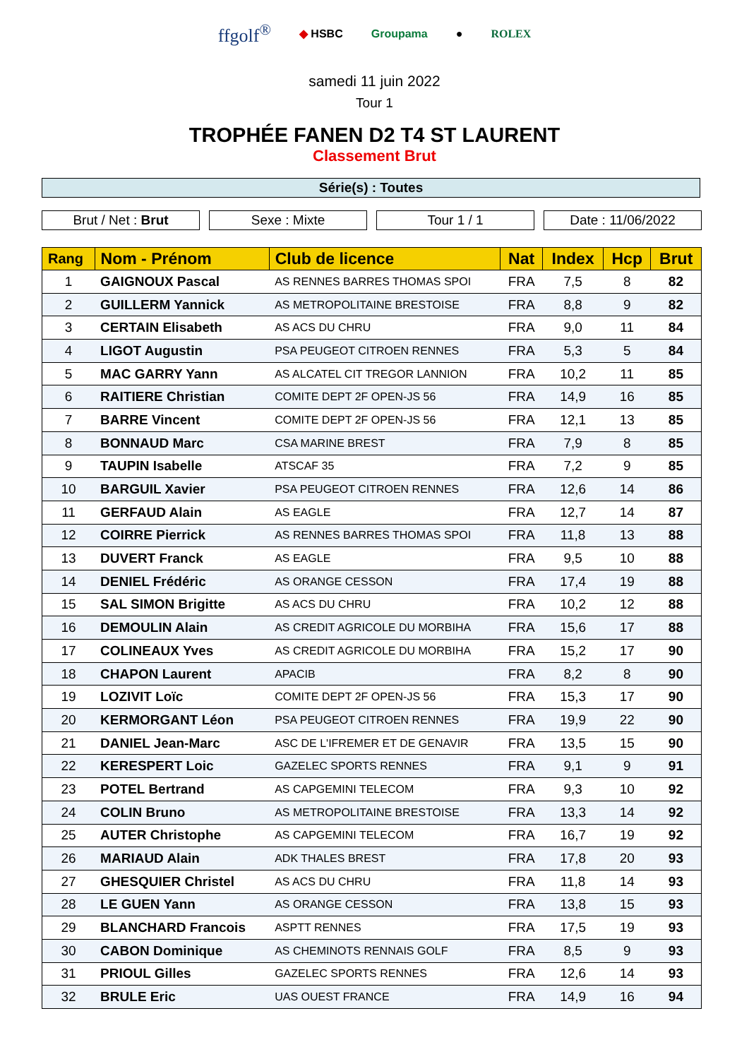ffgolf<sup>®</sup> ◆ HSBC Groupama ● ROLEX
samedi 11 juin 2022
Tour 1
TROPHÉE FANEN D2 T4 ST LAURENT
Classement Brut
Série(s) : Toutes
Brut / Net : Brut Sexe : Mixte Tour 1 / 1 Date : 11/06/2022
| Rang | Nom - Prénom | Club de licence | Nat | Index | Hcp | Brut |
| --- | --- | --- | --- | --- | --- | --- |
| 1 | GAIGNOUX Pascal | AS RENNES BARRES THOMAS SPOI | FRA | 7,5 | 8 | 82 |
| 2 | GUILLERM Yannick | AS METROPOLITAINE BRESTOISE | FRA | 8,8 | 9 | 82 |
| 3 | CERTAIN Elisabeth | AS ACS DU CHRU | FRA | 9,0 | 11 | 84 |
| 4 | LIGOT Augustin | PSA PEUGEOT CITROEN RENNES | FRA | 5,3 | 5 | 84 |
| 5 | MAC GARRY Yann | AS ALCATEL CIT TREGOR LANNION | FRA | 10,2 | 11 | 85 |
| 6 | RAITIERE Christian | COMITE DEPT 2F OPEN-JS 56 | FRA | 14,9 | 16 | 85 |
| 7 | BARRE Vincent | COMITE DEPT 2F OPEN-JS 56 | FRA | 12,1 | 13 | 85 |
| 8 | BONNAUD Marc | CSA MARINE BREST | FRA | 7,9 | 8 | 85 |
| 9 | TAUPIN Isabelle | ATSCAF 35 | FRA | 7,2 | 9 | 85 |
| 10 | BARGUIL Xavier | PSA PEUGEOT CITROEN RENNES | FRA | 12,6 | 14 | 86 |
| 11 | GERFAUD Alain | AS EAGLE | FRA | 12,7 | 14 | 87 |
| 12 | COIRRE Pierrick | AS RENNES BARRES THOMAS SPOI | FRA | 11,8 | 13 | 88 |
| 13 | DUVERT Franck | AS EAGLE | FRA | 9,5 | 10 | 88 |
| 14 | DENIEL Frédéric | AS ORANGE CESSON | FRA | 17,4 | 19 | 88 |
| 15 | SAL SIMON Brigitte | AS ACS DU CHRU | FRA | 10,2 | 12 | 88 |
| 16 | DEMOULIN Alain | AS CREDIT AGRICOLE DU MORBIHA | FRA | 15,6 | 17 | 88 |
| 17 | COLINEAUX Yves | AS CREDIT AGRICOLE DU MORBIHA | FRA | 15,2 | 17 | 90 |
| 18 | CHAPON Laurent | APACIB | FRA | 8,2 | 8 | 90 |
| 19 | LOZIVIT Loïc | COMITE DEPT 2F OPEN-JS 56 | FRA | 15,3 | 17 | 90 |
| 20 | KERMORGANT Léon | PSA PEUGEOT CITROEN RENNES | FRA | 19,9 | 22 | 90 |
| 21 | DANIEL Jean-Marc | ASC DE L'IFREMER ET DE GENAVIR | FRA | 13,5 | 15 | 90 |
| 22 | KERESPERT Loic | GAZELEC SPORTS RENNES | FRA | 9,1 | 9 | 91 |
| 23 | POTEL Bertrand | AS CAPGEMINI TELECOM | FRA | 9,3 | 10 | 92 |
| 24 | COLIN Bruno | AS METROPOLITAINE BRESTOISE | FRA | 13,3 | 14 | 92 |
| 25 | AUTER Christophe | AS CAPGEMINI TELECOM | FRA | 16,7 | 19 | 92 |
| 26 | MARIAUD Alain | ADK THALES BREST | FRA | 17,8 | 20 | 93 |
| 27 | GHESQUIER Christel | AS ACS DU CHRU | FRA | 11,8 | 14 | 93 |
| 28 | LE GUEN Yann | AS ORANGE CESSON | FRA | 13,8 | 15 | 93 |
| 29 | BLANCHARD Francois | ASPTT RENNES | FRA | 17,5 | 19 | 93 |
| 30 | CABON Dominique | AS CHEMINOTS RENNAIS GOLF | FRA | 8,5 | 9 | 93 |
| 31 | PRIOUL Gilles | GAZELEC SPORTS RENNES | FRA | 12,6 | 14 | 93 |
| 32 | BRULE Eric | UAS OUEST FRANCE | FRA | 14,9 | 16 | 94 |